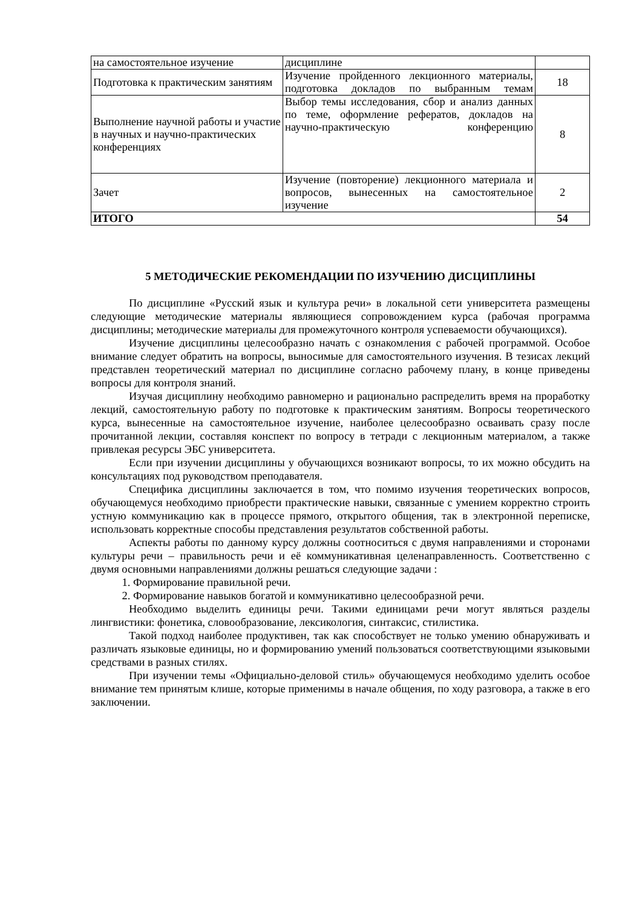| на самостоятельное изучение | дисциплине | |
| Подготовка к практическим занятиям | Изучение пройденного лекционного материалы, подготовка докладов по выбранным темам | 18 |
| Выполнение научной работы и участие в научных и научно-практических конференциях | Выбор темы исследования, сбор и анализ данных по теме, оформление рефератов, докладов на научно-практическую конференцию | 8 |
| Зачет | Изучение (повторение) лекционного материала и вопросов, вынесенных на самостоятельное изучение | 2 |
| ИТОГО | | 54 |
5 МЕТОДИЧЕСКИЕ РЕКОМЕНДАЦИИ ПО ИЗУЧЕНИЮ ДИСЦИПЛИНЫ
По дисциплине «Русский язык и культура речи» в локальной сети университета размещены следующие методические материалы являющиеся сопровождением курса (рабочая программа дисциплины; методические материалы для промежуточного контроля успеваемости обучающихся).
Изучение дисциплины целесообразно начать с ознакомления с рабочей программой. Особое внимание следует обратить на вопросы, выносимые для самостоятельного изучения. В тезисах лекций представлен теоретический материал по дисциплине согласно рабочему плану, в конце приведены вопросы для контроля знаний.
Изучая дисциплину необходимо равномерно и рационально распределить время на проработку лекций, самостоятельную работу по подготовке к практическим занятиям. Вопросы теоретического курса, вынесенные на самостоятельное изучение, наиболее целесообразно осваивать сразу после прочитанной лекции, составляя конспект по вопросу в тетради с лекционным материалом, а также привлекая ресурсы ЭБС университета.
Если при изучении дисциплины у обучающихся возникают вопросы, то их можно обсудить на консультациях под руководством преподавателя.
Специфика дисциплины заключается в том, что помимо изучения теоретических вопросов, обучающемуся необходимо приобрести практические навыки, связанные с умением корректно строить устную коммуникацию как в процессе прямого, открытого общения, так в электронной переписке, использовать корректные способы представления результатов собственной работы.
Аспекты работы по данному курсу должны соотноситься с двумя направлениями и сторонами культуры речи – правильность речи и её коммуникативная целенаправленность. Соответственно с двумя основными направлениями должны решаться следующие задачи :
1. Формирование правильной речи.
2. Формирование навыков богатой и коммуникативно целесообразной речи.
Необходимо выделить единицы речи. Такими единицами речи могут являться разделы лингвистики: фонетика, словообразование, лексикология, синтаксис, стилистика.
Такой подход наиболее продуктивен, так как способствует не только умению обнаруживать и различать языковые единицы, но и формированию умений пользоваться соответствующими языковыми средствами в разных стилях.
При изучении темы «Официально-деловой стиль» обучающемуся необходимо уделить особое внимание тем принятым клише, которые применимы в начале общения, по ходу разговора, а также в его заключении.